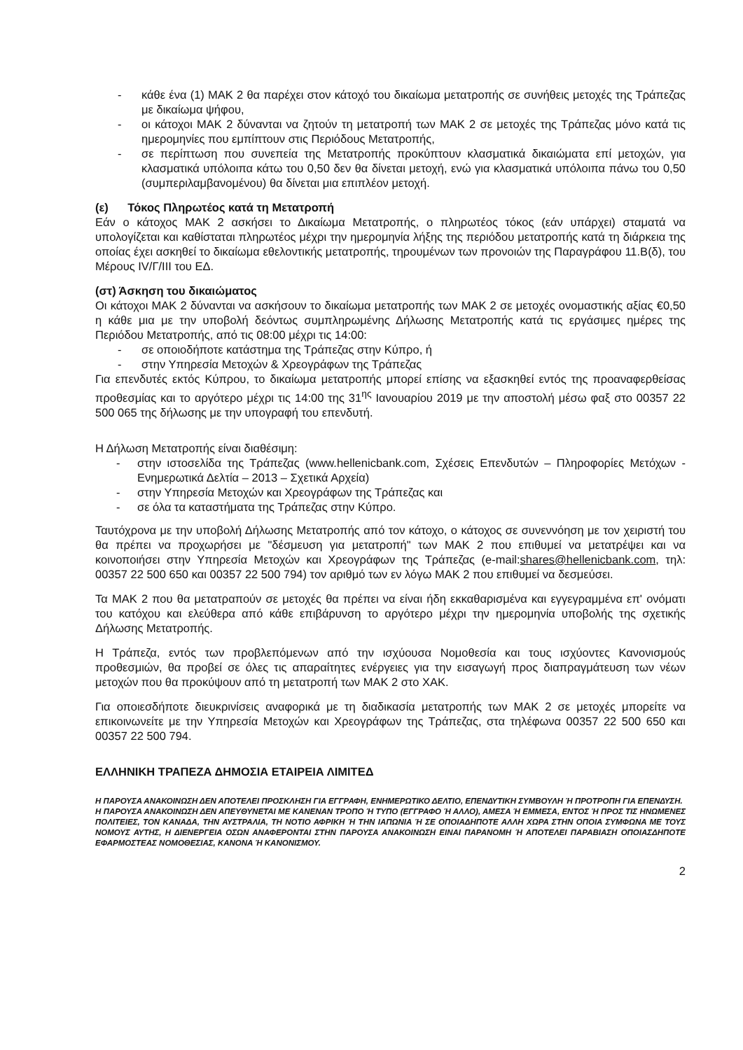- κάθε ένα (1) ΜΑΚ 2 θα παρέχει στον κάτοχό του δικαίωμα μετατροπής σε συνήθεις μετοχές της Τράπεζας με δικαίωμα ψήφου,
- οι κάτοχοι ΜΑΚ 2 δύνανται να ζητούν τη μετατροπή των ΜΑΚ 2 σε μετοχές της Τράπεζας μόνο κατά τις ημερομηνίες που εμπίπτουν στις Περιόδους Μετατροπής,
- σε περίπτωση που συνεπεία της Μετατροπής προκύπτουν κλασματικά δικαιώματα επί μετοχών, για κλασματικά υπόλοιπα κάτω του 0,50 δεν θα δίνεται μετοχή, ενώ για κλασματικά υπόλοιπα πάνω του 0,50 (συμπεριλαμβανομένου) θα δίνεται μια επιπλέον μετοχή.
(ε) Τόκος Πληρωτέος κατά τη Μετατροπή
Εάν ο κάτοχος ΜΑΚ 2 ασκήσει το Δικαίωμα Μετατροπής, ο πληρωτέος τόκος (εάν υπάρχει) σταματά να υπολογίζεται και καθίσταται πληρωτέος μέχρι την ημερομηνία λήξης της περιόδου μετατροπής κατά τη διάρκεια της οποίας έχει ασκηθεί το δικαίωμα εθελοντικής μετατροπής, τηρουμένων των προνοιών της Παραγράφου 11.Β(δ), του Μέρους IV/Γ/ΙΙΙ του ΕΔ.
(στ) Άσκηση του δικαιώματος
Οι κάτοχοι ΜΑΚ 2 δύνανται να ασκήσουν το δικαίωμα μετατροπής των ΜΑΚ 2 σε μετοχές ονομαστικής αξίας €0,50 η κάθε μια με την υποβολή δεόντως συμπληρωμένης Δήλωσης Μετατροπής κατά τις εργάσιμες ημέρες της Περιόδου Μετατροπής, από τις 08:00 μέχρι τις 14:00:
- σε οποιοδήποτε κατάστημα της Τράπεζας στην Κύπρο, ή
- στην Υπηρεσία Μετοχών & Χρεογράφων της Τράπεζας
Για επενδυτές εκτός Κύπρου, το δικαίωμα μετατροπής μπορεί επίσης να εξασκηθεί εντός της προαναφερθείσας προθεσμίας και το αργότερο μέχρι τις 14:00 της 31<sup>ης</sup> Ιανουαρίου 2019 με την αποστολή μέσω φαξ στο 00357 22 500 065 της δήλωσης με την υπογραφή του επενδυτή.
Η Δήλωση Μετατροπής είναι διαθέσιμη:
- στην ιστοσελίδα της Τράπεζας (www.hellenicbank.com, Σχέσεις Επενδυτών – Πληροφορίες Μετόχων - Ενημερωτικά Δελτία – 2013 – Σχετικά Αρχεία)
- στην Υπηρεσία Μετοχών και Χρεογράφων της Τράπεζας και
- σε όλα τα καταστήματα της Τράπεζας στην Κύπρο.
Ταυτόχρονα με την υποβολή Δήλωσης Μετατροπής από τον κάτοχο, ο κάτοχος σε συνεννόηση με τον χειριστή του θα πρέπει να προχωρήσει με "δέσμευση για μετατροπή" των ΜΑΚ 2 που επιθυμεί να μετατρέψει και να κοινοποιήσει στην Υπηρεσία Μετοχών και Χρεογράφων της Τράπεζας (e-mail:shares@hellenicbank.com, τηλ: 00357 22 500 650 και 00357 22 500 794) τον αριθμό των εν λόγω ΜΑΚ 2 που επιθυμεί να δεσμεύσει.
Τα ΜΑΚ 2 που θα μετατραπούν σε μετοχές θα πρέπει να είναι ήδη εκκαθαρισμένα και εγγεγραμμένα επ' ονόματι του κατόχου και ελεύθερα από κάθε επιβάρυνση το αργότερο μέχρι την ημερομηνία υποβολής της σχετικής Δήλωσης Μετατροπής.
Η Τράπεζα, εντός των προβλεπόμενων από την ισχύουσα Νομοθεσία και τους ισχύοντες Κανονισμούς προθεσμιών, θα προβεί σε όλες τις απαραίτητες ενέργειες για την εισαγωγή προς διαπραγμάτευση των νέων μετοχών που θα προκύψουν από τη μετατροπή των ΜΑΚ 2 στο ΧΑΚ.
Για οποιεσδήποτε διευκρινίσεις αναφορικά με τη διαδικασία μετατροπής των ΜΑΚ 2 σε μετοχές μπορείτε να επικοινωνείτε με την Υπηρεσία Μετοχών και Χρεογράφων της Τράπεζας, στα τηλέφωνα 00357 22 500 650 και 00357 22 500 794.
ΕΛΛΗΝΙΚΗ ΤΡΑΠΕΖΑ ΔΗΜΟΣΙΑ ΕΤΑΙΡΕΙΑ ΛΙΜΙΤΕΔ
Η ΠΑΡΟΥΣΑ ΑΝΑΚΟΙΝΩΣΗ ΔΕΝ ΑΠΟΤΕΛΕΙ ΠΡΟΣΚΛΗΣΗ ΓΙΑ ΕΓΓΡΑΦΗ, ΕΝΗΜΕΡΩΤΙΚΟ ΔΕΛΤΙΟ, ΕΠΕΝΔΥΤΙΚΗ ΣΥΜΒΟΥΛΗ Ή ΠΡΟΤΡΟΠΗ ΓΙΑ ΕΠΕΝΔΥΣΗ.
Η ΠΑΡΟΥΣΑ ΑΝΑΚΟΙΝΩΣΗ ΔΕΝ ΑΠΕΥΘΥΝΕΤΑΙ ΜΕ ΚΑΝΕΝΑΝ ΤΡΟΠΟ Ή ΤΥΠΟ (ΕΓΓΡΑΦΟ Ή ΑΛΛΟ), ΑΜΕΣΑ Ή ΕΜΜΕΣΑ, ΕΝΤΟΣ Ή ΠΡΟΣ ΤΙΣ ΗΝΩΜΕΝΕΣ ΠΟΛΙΤΕΙΕΣ, ΤΟΝ ΚΑΝΑΔΑ, ΤΗΝ ΑΥΣΤΡΑΛΙΑ, ΤΗ ΝΟΤΙΟ ΑΦΡΙΚΗ Ή ΤΗΝ ΙΑΠΩΝΙΑ Ή ΣΕ ΟΠΟΙΑΔΗΠΟΤΕ ΑΛΛΗ ΧΩΡΑ ΣΤΗΝ ΟΠΟΙΑ ΣΥΜΦΩΝΑ ΜΕ ΤΟΥΣ ΝΟΜΟΥΣ ΑΥΤΗΣ, Η ΔΙΕΝΕΡΓΕΙΑ ΟΣΩΝ ΑΝΑΦΕΡΟΝΤΑΙ ΣΤΗΝ ΠΑΡΟΥΣΑ ΑΝΑΚΟΙΝΩΣΗ ΕΙΝΑΙ ΠΑΡΑΝΟΜΗ Ή ΑΠΟΤΕΛΕΙ ΠΑΡΑΒΙΑΣΗ ΟΠΟΙΑΣΔΗΠΟΤΕ ΕΦΑΡΜΟΣΤΕΑΣ ΝΟΜΟΘΕΣΙΑΣ, ΚΑΝΟΝΑ Ή ΚΑΝΟΝΙΣΜΟΥ.
2